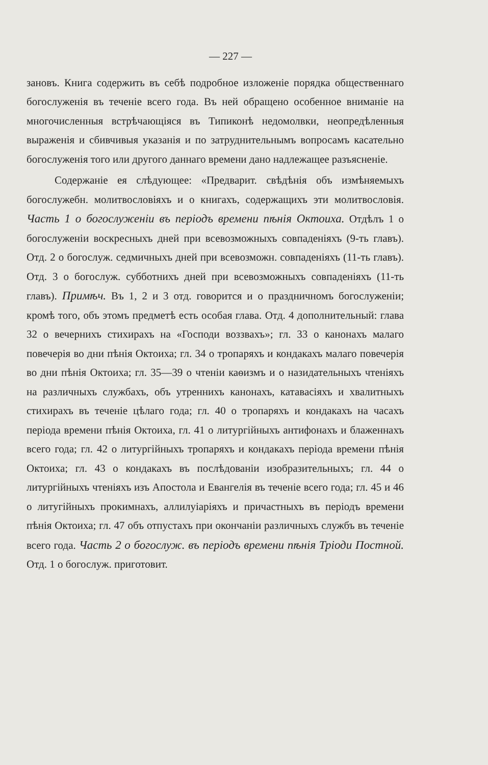— 227 —
зановъ. Книга содержить въ себѣ подробное изложеніе порядка общественнаго богослуженія въ теченіе всего года. Въ ней обращено особенное вниманіе на многочисленныя встрѣчающіяся въ Типиконѣ недомолвки, неопредѣленныя выраженія и сбивчивыя указанія и по затруднительнымъ вопросамъ касательно богослуженія того или другого даннаго времени дано надлежащее разъясненіе.
Содержаніе ея слѣдующее: «Предварит. свѣдѣнія объ измѣняемыхъ богослужебн. молитвословіяхъ и о книгахъ, содержащихъ эти молитвословія. Часть 1 о богослуженіи въ періодъ времени пѣнія Октоиха. Отдѣлъ 1 о богослуженіи воскресныхъ дней при всевозможныхъ совпаденіяхъ (9-ть главъ). Отд. 2 о богослуж. седмичныхъ дней при всевозможн. совпаденіяхъ (11-ть главъ). Отд. 3 о богослуж. субботнихъ дней при всевозможныхъ совпаденіяхъ (11-ть главъ). Примѣч. Въ 1, 2 и 3 отд. говорится и о праздничномъ богослуженіи; кромѣ того, объ этомъ предметѣ есть особая глава. Отд. 4 дополнительный: глава 32 о вечернихъ стихирахъ на «Господи воззвахъ»; гл. 33 о канонахъ малаго повечерія во дни пѣнія Октоиха; гл. 34 о тропаряхъ и кондакахъ малаго повечерія во дни пѣнія Октоиха; гл. 35—39 о чтеніи каѳизмъ и о назидательныхъ чтеніяхъ на различныхъ службахъ, объ утреннихъ канонахъ, катавасіяхъ и хвалитныхъ стихирахъ въ теченіе цѣлаго года; гл. 40 о тропаряхъ и кондакахъ на часахъ періода времени пѣнія Октоиха, гл. 41 о литургійныхъ антифонахъ и блаженнахъ всего года; гл. 42 о литургійныхъ тропаряхъ и кондакахъ періода времени пѣнія Октоиха; гл. 43 о кондакахъ въ послѣдованіи изобразительныхъ; гл. 44 о литургійныхъ чтеніяхъ изъ Апостола и Евангелія въ теченіе всего года; гл. 45 и 46 о литугійныхъ прокимнахъ, аллилуіаріяхъ и причастныхъ въ періодъ времени пѣнія Октоиха; гл. 47 объ отпустахъ при окончаніи различныхъ службъ въ теченіе всего года. Часть 2 о богослуж. въ періодъ времени пѣнія Тріоди Постной. Отд. 1 о богослуж. приготовит.